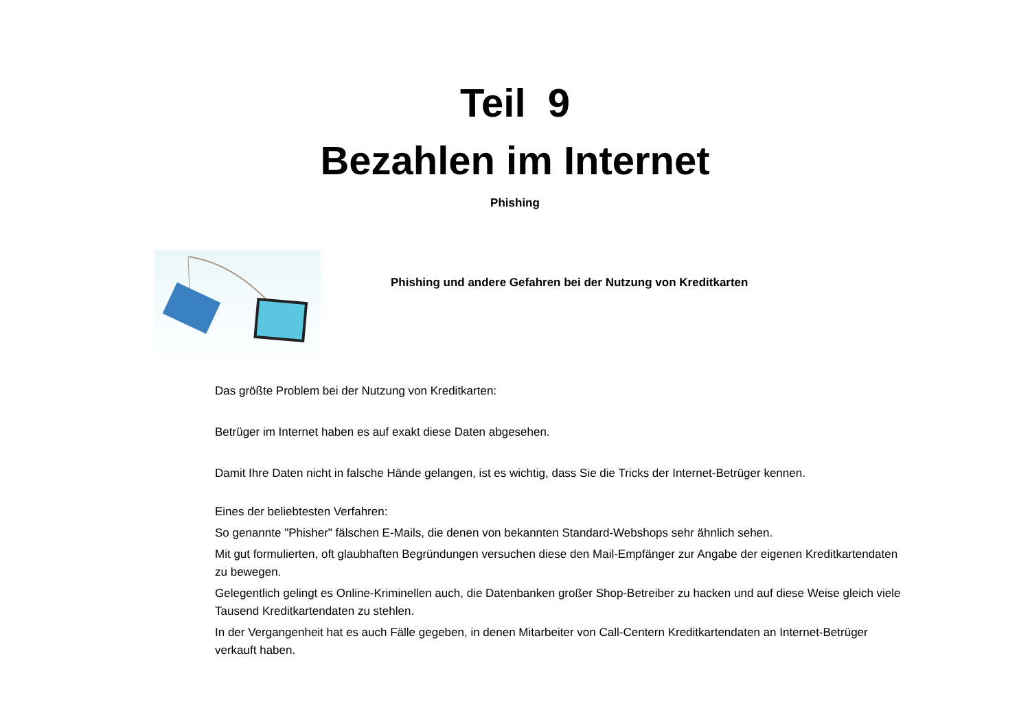Teil 9
Bezahlen im Internet
Phishing
Phishing und andere Gefahren bei der Nutzung von Kreditkarten
Das größte Problem bei der Nutzung von Kreditkarten:
Betrüger im Internet haben es auf exakt diese Daten abgesehen.
Damit Ihre Daten nicht in falsche Hände gelangen, ist es wichtig, dass Sie die Tricks der Internet-Betrüger kennen.
Eines der beliebtesten Verfahren:
So genannte "Phisher" fälschen E-Mails, die denen von bekannten Standard-Webshops sehr ähnlich sehen.
Mit gut formulierten, oft glaubhaften Begründungen versuchen diese den Mail-Empfänger zur Angabe der eigenen Kreditkartendaten zu bewegen.
Gelegentlich gelingt es Online-Kriminellen auch, die Datenbanken großer Shop-Betreiber zu hacken und auf diese Weise gleich viele Tausend Kreditkartendaten zu stehlen.
In der Vergangenheit hat es auch Fälle gegeben, in denen Mitarbeiter von Call-Centern Kreditkartendaten an Internet-Betrüger verkauft haben.